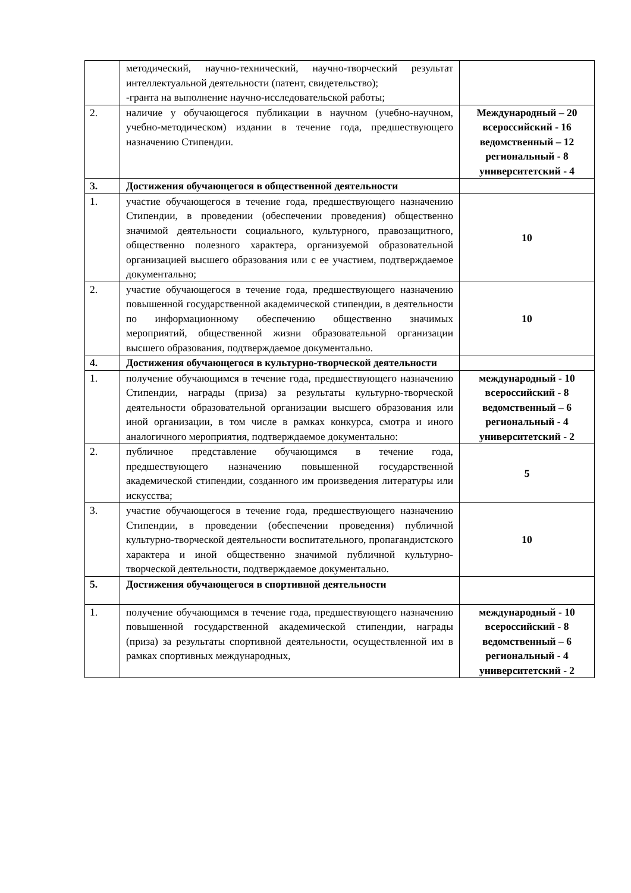| | методический, научно-технический, научно-творческий результат интеллектуальной деятельности (патент, свидетельство); -гранта на выполнение научно-исследовательской работы; | |
| 2. | наличие у обучающегося публикации в научном (учебно-научном, учебно-методическом) издании в течение года, предшествующего назначению Стипендии. | Международный – 20 всероссийский - 16 ведомственный – 12 региональный - 8 университетский - 4 |
| 3. | Достижения обучающегося в общественной деятельности | |
| 1. | участие обучающегося в течение года, предшествующего назначению Стипендии, в проведении (обеспечении проведения) общественно значимой деятельности социального, культурного, правозащитного, общественно полезного характера, организуемой образовательной организацией высшего образования или с ее участием, подтверждаемое документально; | 10 |
| 2. | участие обучающегося в течение года, предшествующего назначению повышенной государственной академической стипендии, в деятельности по информационному обеспечению общественно значимых мероприятий, общественной жизни образовательной организации высшего образования, подтверждаемое документально. | 10 |
| 4. | Достижения обучающегося в культурно-творческой деятельности | |
| 1. | получение обучающимся в течение года, предшествующего назначению Стипендии, награды (приза) за результаты культурно-творческой деятельности образовательной организации высшего образования или иной организации, в том числе в рамках конкурса, смотра и иного аналогичного мероприятия, подтверждаемое документально: | международный - 10 всероссийский - 8 ведомственный – 6 региональный - 4 университетский - 2 |
| 2. | публичное представление обучающимся в течение года, предшествующего назначению повышенной государственной академической стипендии, созданного им произведения литературы или искусства; | 5 |
| 3. | участие обучающегося в течение года, предшествующего назначению Стипендии, в проведении (обеспечении проведения) публичной культурно-творческой деятельности воспитательного, пропагандистского характера и иной общественно значимой публичной культурно-творческой деятельности, подтверждаемое документально. | 10 |
| 5. | Достижения обучающегося в спортивной деятельности | |
| 1. | получение обучающимся в течение года, предшествующего назначению повышенной государственной академической стипендии, награды (приза) за результаты спортивной деятельности, осуществленной им в рамках спортивных международных, | международный - 10 всероссийский - 8 ведомственный – 6 региональный - 4 университетский - 2 |